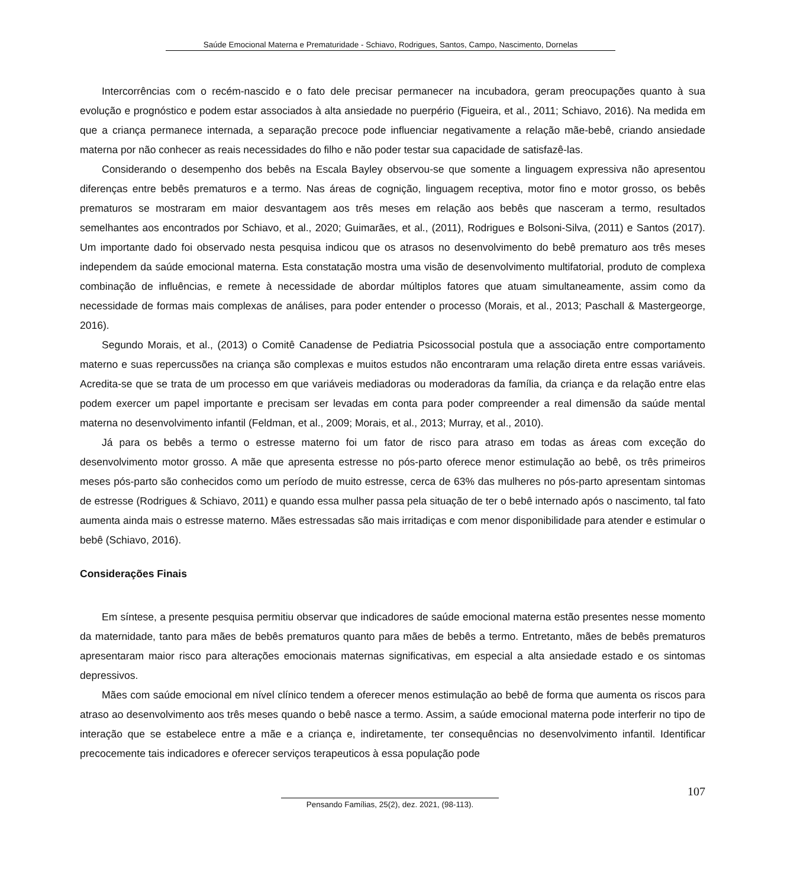Saúde Emocional Materna e Prematuridade - Schiavo, Rodrigues, Santos, Campo, Nascimento, Dornelas
Intercorrências com o recém-nascido e o fato dele precisar permanecer na incubadora, geram preocupações quanto à sua evolução e prognóstico e podem estar associados à alta ansiedade no puerpério (Figueira, et al., 2011; Schiavo, 2016). Na medida em que a criança permanece internada, a separação precoce pode influenciar negativamente a relação mãe-bebê, criando ansiedade materna por não conhecer as reais necessidades do filho e não poder testar sua capacidade de satisfazê-las.
Considerando o desempenho dos bebês na Escala Bayley observou-se que somente a linguagem expressiva não apresentou diferenças entre bebês prematuros e a termo. Nas áreas de cognição, linguagem receptiva, motor fino e motor grosso, os bebês prematuros se mostraram em maior desvantagem aos três meses em relação aos bebês que nasceram a termo, resultados semelhantes aos encontrados por Schiavo, et al., 2020; Guimarães, et al., (2011), Rodrigues e Bolsoni-Silva, (2011) e Santos (2017). Um importante dado foi observado nesta pesquisa indicou que os atrasos no desenvolvimento do bebê prematuro aos três meses independem da saúde emocional materna. Esta constatação mostra uma visão de desenvolvimento multifatorial, produto de complexa combinação de influências, e remete à necessidade de abordar múltiplos fatores que atuam simultaneamente, assim como da necessidade de formas mais complexas de análises, para poder entender o processo (Morais, et al., 2013; Paschall & Mastergeorge, 2016).
Segundo Morais, et al., (2013) o Comitê Canadense de Pediatria Psicossocial postula que a associação entre comportamento materno e suas repercussões na criança são complexas e muitos estudos não encontraram uma relação direta entre essas variáveis. Acredita-se que se trata de um processo em que variáveis mediadoras ou moderadoras da família, da criança e da relação entre elas podem exercer um papel importante e precisam ser levadas em conta para poder compreender a real dimensão da saúde mental materna no desenvolvimento infantil (Feldman, et al., 2009; Morais, et al., 2013; Murray, et al., 2010).
Já para os bebês a termo o estresse materno foi um fator de risco para atraso em todas as áreas com exceção do desenvolvimento motor grosso. A mãe que apresenta estresse no pós-parto oferece menor estimulação ao bebê, os três primeiros meses pós-parto são conhecidos como um período de muito estresse, cerca de 63% das mulheres no pós-parto apresentam sintomas de estresse (Rodrigues & Schiavo, 2011) e quando essa mulher passa pela situação de ter o bebê internado após o nascimento, tal fato aumenta ainda mais o estresse materno. Mães estressadas são mais irritadiças e com menor disponibilidade para atender e estimular o bebê (Schiavo, 2016).
Considerações Finais
Em síntese, a presente pesquisa permitiu observar que indicadores de saúde emocional materna estão presentes nesse momento da maternidade, tanto para mães de bebês prematuros quanto para mães de bebês a termo. Entretanto, mães de bebês prematuros apresentaram maior risco para alterações emocionais maternas significativas, em especial a alta ansiedade estado e os sintomas depressivos.
Mães com saúde emocional em nível clínico tendem a oferecer menos estimulação ao bebê de forma que aumenta os riscos para atraso ao desenvolvimento aos três meses quando o bebê nasce a termo. Assim, a saúde emocional materna pode interferir no tipo de interação que se estabelece entre a mãe e a criança e, indiretamente, ter consequências no desenvolvimento infantil. Identificar precocemente tais indicadores e oferecer serviços terapeuticos à essa população pode
107
Pensando Famílias, 25(2), dez. 2021, (98-113).